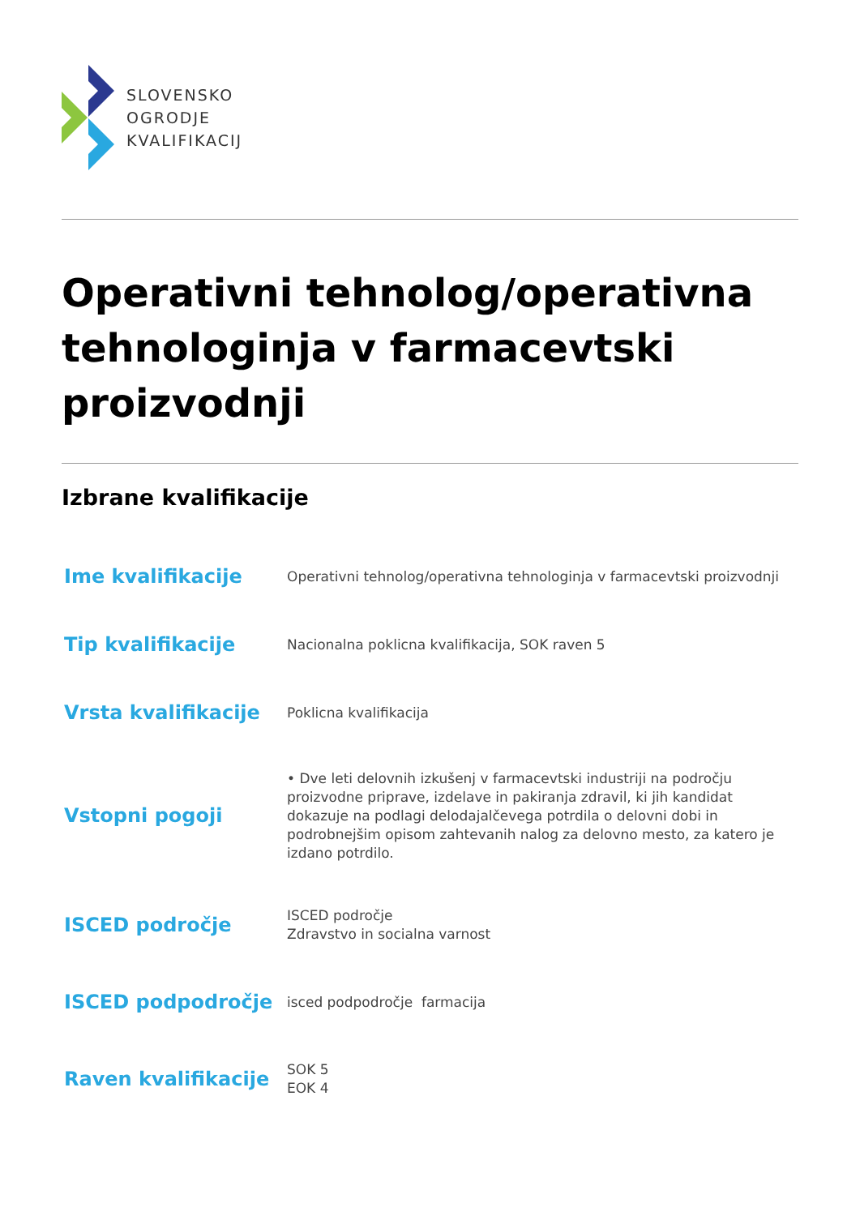SLOVENSKO
OGRODJE
KVALIFIKACIJ
Operativni tehnolog/operativna tehnologinja v farmacevtski proizvodnji
Izbrane kvalifikacije
| Ime kvalifikacije | Operativni tehnolog/operativna tehnologinja v farmacevtski proizvodnji |
| Tip kvalifikacije | Nacionalna poklicna kvalifikacija, SOK raven 5 |
| Vrsta kvalifikacije | Poklicna kvalifikacija |
| Vstopni pogoji | • Dve leti delovnih izkušenj v farmacevtski industriji na področju proizvodne priprave, izdelave in pakiranja zdravil, ki jih kandidat dokazuje na podlagi delodajalčevega potrdila o delovni dobi in podrobnejšim opisom zahtevanih nalog za delovno mesto, za katero je izdano potrdilo. |
| ISCED področje | ISCED področje Zdravstvo in socialna varnost |
| ISCED podpodročje | isced podpodročje farmacija |
| Raven kvalifikacije | SOK 5 EOK 4 |